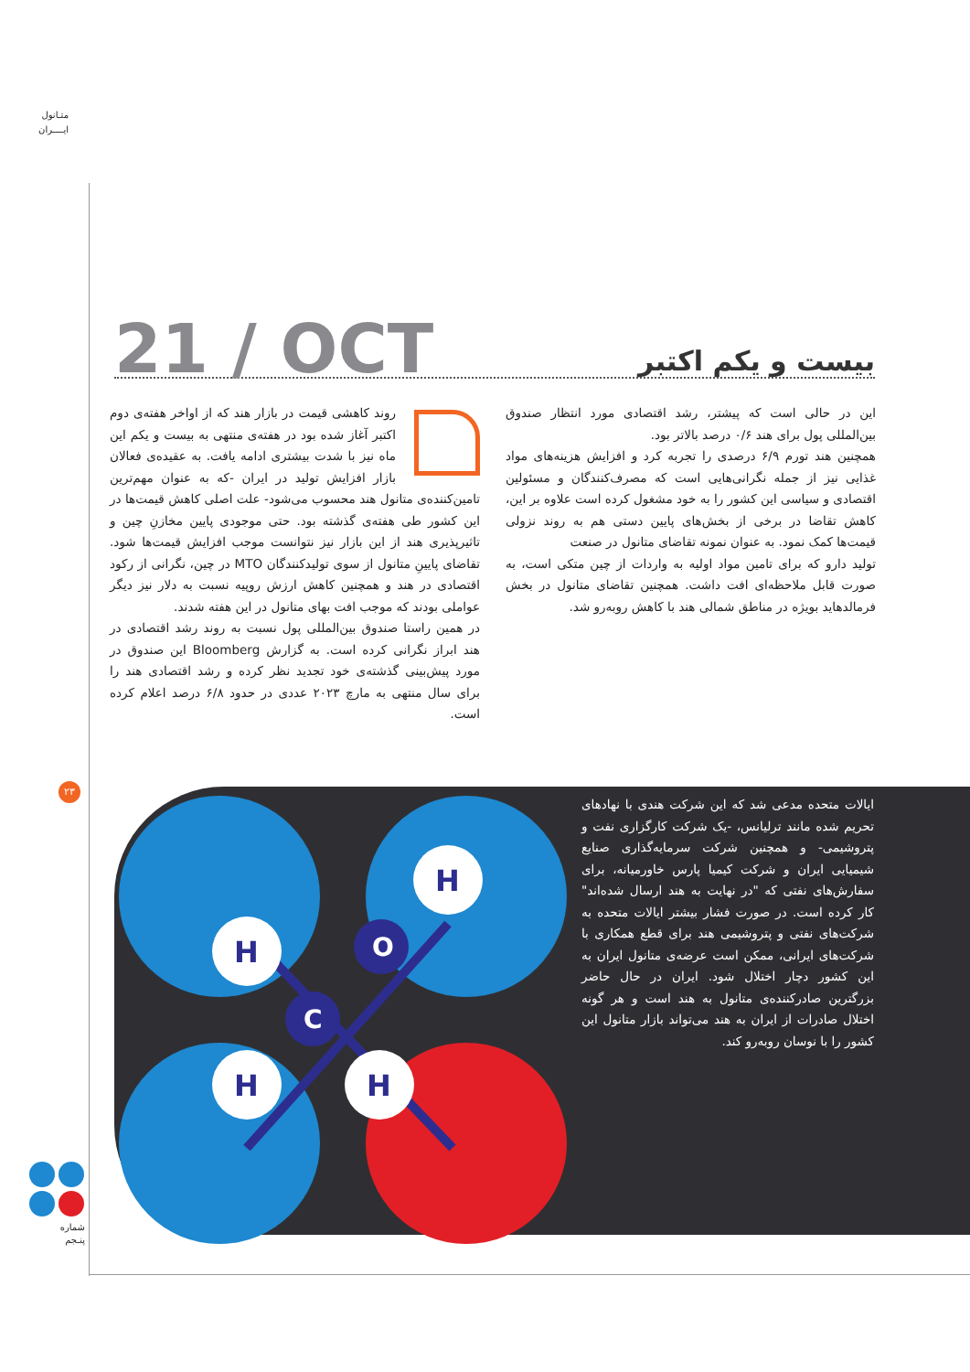متـانول
ایــــران
21 / OCT
بیست و یکم اکتبر
روند کاهشی قیمت در بازار هند که از اواخر هفته‌ی دوم اکتبر آغاز شده بود در هفته‌ی منتهی به بیست و یکم این ماه نیز با شدت بیشتری ادامه یافت. به عقیده‌ی فعالان بازار افزایش تولید در ایران -که به عنوان مهم‌ترین تامین‌کننده‌ی متانول هند محسوب می‌شود- علت اصلی کاهش قیمت‌ها در این کشور طی هفته‌ی گذشته بود. حتی موجودی پایین مخازنِ چین و تاثیرپذیری هند از این بازار نیز نتوانست موجب افزایش قیمت‌ها شود. تقاضای پایینِ متانول از سوی تولیدکنندگان MTO در چین، نگرانی از رکود اقتصادی در هند و همچنین کاهش ارزش روپیه نسبت به دلار نیز دیگر عواملی بودند که موجب افت بهای متانول در این هفته شدند.
در همین راستا صندوق بین‌المللی پول نسبت به روند رشد اقتصادی در هند ابراز نگرانی کرده است. به گزارش Bloomberg این صندوق در مورد پیش‌بینی گذشته‌ی خود تجدید نظر کرده و رشد اقتصادی هند را برای سال منتهی به مارچ ۲۰۲۳ عددی در حدود ۶/۸ درصد اعلام کرده است.
این در حالی است که پیشتر، رشد اقتصادی مورد انتظار صندوق بین‌المللی پول برای هند ۰/۶ درصد بالاتر بود.
همچنین هند تورم ۶/۹ درصدی را تجربه کرد و افزایش هزینه‌های مواد غذایی نیز از جمله نگرانی‌هایی است که مصرف‌کنندگان و مسئولین اقتصادی و سیاسی این کشور را به خود مشغول کرده است علاوه بر این، کاهش تقاضا در برخی از بخش‌های پایین دستی هم به روند نزولی قیمت‌ها کمک نمود. به عنوان نمونه تقاضای متانول در صنعت
تولید دارو که برای تامین مواد اولیه به واردات از چین متکی است، به صورت قابل ملاحظه‌ای افت داشت. همچنین تقاضای متانول در بخش فرمالدهاید بویژه در مناطق شمالی هند با کاهش روبه‌رو شد.
۲۳
C
O
H
H
H
H
ایالات متحده مدعی شد که این شرکت هندی با نهادهای تحریم شده مانند ترلیانس، -یک شرکت کارگزاری نفت و پتروشیمی- و همچنین شرکت سرمایه‌گذاری صنایع شیمیایی ایران و شرکت کیمیا پارس خاورمیانه، برای سفارش‌های نفتی که "در نهایت به هند ارسال شده‌اند" کار کرده است. در صورت فشار بیشتر ایالات متحده به شرکت‌های نفتی و پتروشیمی هند برای قطع همکاری با شرکت‌های ایرانی، ممکن است عرضه‌ی متانول ایران به این کشور دچار اختلال شود. ایران در حال حاضر بزرگترین صادرکننده‌ی متانول به هند است و هر گونه اختلال صادرات از ایران به هند می‌تواند بازار متانول این کشور را با نوسان روبه‌رو کند.
شماره
پنـجم